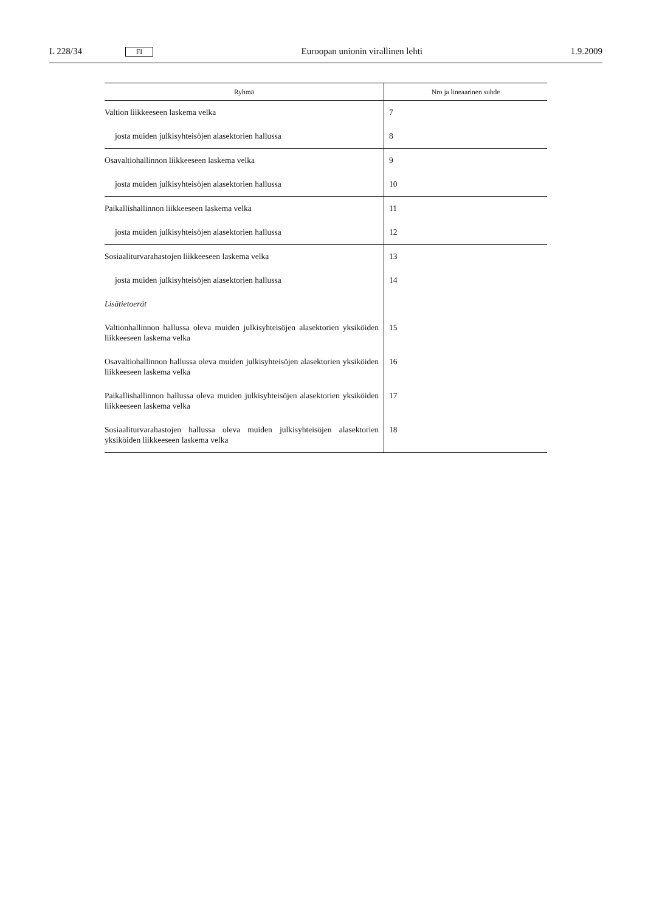L 228/34 FI Euroopan unionin virallinen lehti 1.9.2009
| Ryhmä | Nro ja lineaarinen suhde |
| --- | --- |
| Valtion liikkeeseen laskema velka | 7 |
| josta muiden julkisyhteisöjen alasektorien hallussa | 8 |
| Osavaltiohallinnon liikkeeseen laskema velka | 9 |
| josta muiden julkisyhteisöjen alasektorien hallussa | 10 |
| Paikallishallinnon liikkeeseen laskema velka | 11 |
| josta muiden julkisyhteisöjen alasektorien hallussa | 12 |
| Sosiaaliturvarahastojen liikkeeseen laskema velka | 13 |
| josta muiden julkisyhteisöjen alasektorien hallussa | 14 |
| Lisätietoerät | |
| Valtionhallinnon hallussa oleva muiden julkisyhteisöjen alasektorien yksi­köiden liikkeeseen laskema velka | 15 |
| Osavaltiohallinnon hallussa oleva muiden julkisyhteisöjen alasektorien yk­siköiden liikkeeseen laskema velka | 16 |
| Paikallishallinnon hallussa oleva muiden julkisyhteisöjen alasektorien yksi­köiden liikkeeseen laskema velka | 17 |
| Sosiaaliturvarahastojen hallussa oleva muiden julkisyhteisöjen alasektorien yksiköiden liikkeeseen laskema velka | 18 |